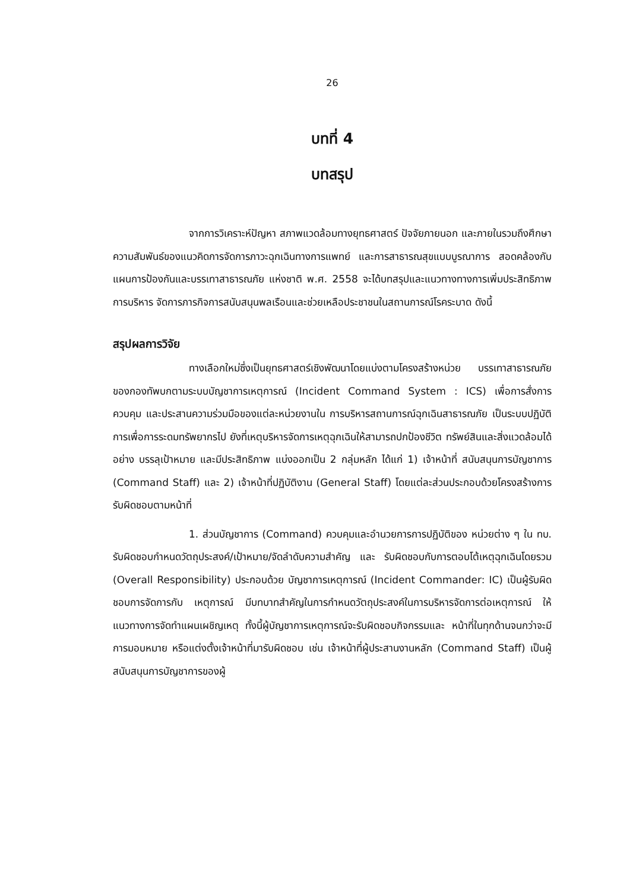26
บทที่ 4
บทสรุป
จากการวิเคราะห์ปัญหา สภาพแวดล้อมทางยุทธศาสตร์ ปัจจัยภายนอก และภายในรวมถึงศึกษาความสัมพันธ์ของแนวคิดการจัดการภาวะฉุกเฉินทางการแพทย์ และการสาธารณสุขแบบบูรณาการ สอดคล้องกับแผนการป้องกันและบรรเทาสาธารณภัย แห่งชาติ พ.ศ. 2558 จะได้บทสรุปและแนวทางทางการเพิ่มประสิทธิภาพการบริหาร จัดการภารกิจการสนับสนุนพลเรือนและช่วยเหลือประชาชนในสถานการณ์โรคระบาด ดังนี้
สรุปผลการวิจัย
ทางเลือกใหม่ซึ่งเป็นยุทธศาสตร์เชิงพัฒนาโดยแบ่งตามโครงสร้างหน่วย บรรเทาสาธารณภัยของกองทัพบกตามระบบบัญชาการเหตุการณ์ (Incident Command System : ICS) เพื่อการสั่งการ ควบคุม และประสานความร่วมมือของแต่ละหน่วยงานใน การบริหารสถานการณ์ฉุกเฉินสาธารณภัย เป็นระบบปฏิบัติการเพื่อการระดมทรัพยากรไป ยังที่เหตุบริหารจัดการเหตุฉุกเฉินให้สามารถปกป้องชีวิต ทรัพย์สินและสิ่งแวดล้อมได้อย่าง บรรลุเป้าหมาย และมีประสิทธิภาพ แบ่งออกเป็น 2 กลุ่มหลัก ได้แก่ 1) เจ้าหน้าที่ สนับสนุนการบัญชาการ (Command Staff) และ 2) เจ้าหน้าที่ปฏิบัติงาน (General Staff) โดยแต่ละส่วนประกอบด้วยโครงสร้างการรับผิดชอบตามหน้าที่
1. ส่วนบัญชาการ (Command) ควบคุมและอำนวยการการปฏิบัติของ หน่วยต่าง ๆ ใน ทบ. รับผิดชอบกำหนดวัตถุประสงค์/เป้าหมาย/จัดลำดับความสำคัญ และ รับผิดชอบกับการตอบโต้เหตุฉุกเฉินโดยรวม (Overall Responsibility) ประกอบด้วย บัญชาการเหตุการณ์ (Incident Commander: IC) เป็นผู้รับผิดชอบการจัดการกับ เหตุการณ์ มีบทบาทสำคัญในการกำหนดวัตถุประสงค์ในการบริหารจัดการต่อเหตุการณ์ ให้แนวทางการจัดทำแผนเผชิญเหตุ ทั้งนี้ผู้บัญชาการเหตุการณ์จะรับผิดชอบกิจกรรมและ หน้าที่ในทุกด้านจนกว่าจะมีการมอบหมาย หรือแต่งตั้งเจ้าหน้าที่มารับผิดชอบ เช่น เจ้าหน้าที่ผู้ประสานงานหลัก (Command Staff) เป็นผู้สนับสนุนการบัญชาการของผู้